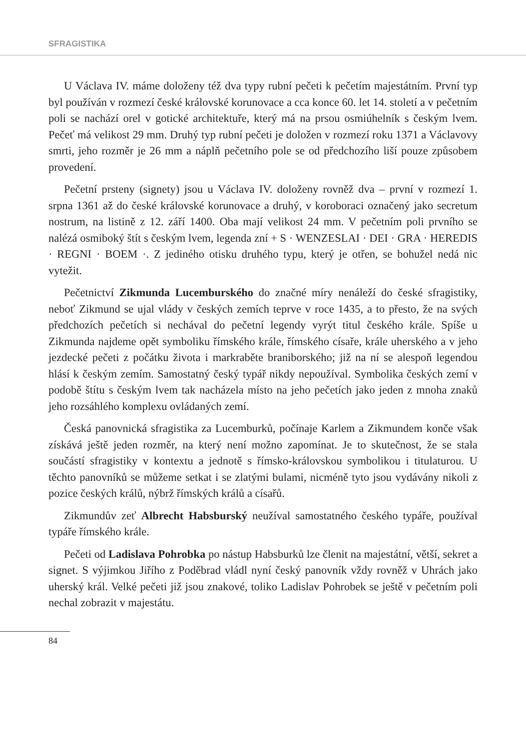SFRAGISTIKA
U Václava IV. máme doloženy též dva typy rubní pečeti k pečetím majestátním. První typ byl používán v rozmezí české královské korunovace a cca konce 60. let 14. století a v pečetním poli se nachází orel v gotické architektuře, který má na prsou osmiúhelník s českým lvem. Pečeť má velikost 29 mm. Druhý typ rubní pečeti je doložen v rozmezí roku 1371 a Václavovy smrti, jeho rozměr je 26 mm a náplň pečetního pole se od předchozího liší pouze způsobem provedení.
Pečetní prsteny (signety) jsou u Václava IV. doloženy rovněž dva – první v rozmezí 1. srpna 1361 až do české královské korunovace a druhý, v koroboraci označený jako secretum nostrum, na listině z 12. září 1400. Oba mají velikost 24 mm. V pečetním poli prvního se nalézá osmiboký štít s českým lvem, legenda zní + S · WENZESLAI · DEI · GRA · HEREDIS · REGNI · BOEM ·. Z jediného otisku druhého typu, který je otřen, se bohužel nedá nic vytežit.
Pečetnictví Zikmunda Lucemburského do značné míry nenáleží do české sfragistiky, neboť Zikmund se ujal vlády v českých zemích teprve v roce 1435, a to přesto, že na svých předchozích pečetích si nechával do pečetní legendy vyrýt titul českého krále. Spíše u Zikmunda najdeme opět symboliku římského krále, římského císaře, krále uherského a v jeho jezdecké pečeti z počátku života i markraběte braniborského; již na ní se alespoň legendou hlásí k českým zemím. Samostatný český typář nikdy nepoužíval. Symbolika českých zemí v podobě štítu s českým lvem tak nacházela místo na jeho pečetích jako jeden z mnoha znaků jeho rozsáhlého komplexu ovládaných zemí.
Česká panovnická sfragistika za Lucemburků, počínaje Karlem a Zikmundem konče však získává ještě jeden rozměr, na který není možno zapomínat. Je to skutečnost, že se stala součástí sfragistiky v kontextu a jednotě s římsko-královskou symbolikou i titulaturou. U těchto panovníků se můžeme setkat i se zlatými bulami, nicméně tyto jsou vydávány nikoli z pozice českých králů, nýbrž římských králů a císařů.
Zikmundův zeť Albrecht Habsburský neužíval samostatného českého typáře, používal typáře římského krále.
Pečeti od Ladislava Pohrobka po nástup Habsburků lze členit na majestátní, větší, sekret a signet. S výjimkou Jiřího z Poděbrad vládl nyní český panovník vždy rovněž v Uhrách jako uherský král. Velké pečeti již jsou znakové, toliko Ladislav Pohrobek se ještě v pečetním poli nechal zobrazit v majestátu.
84